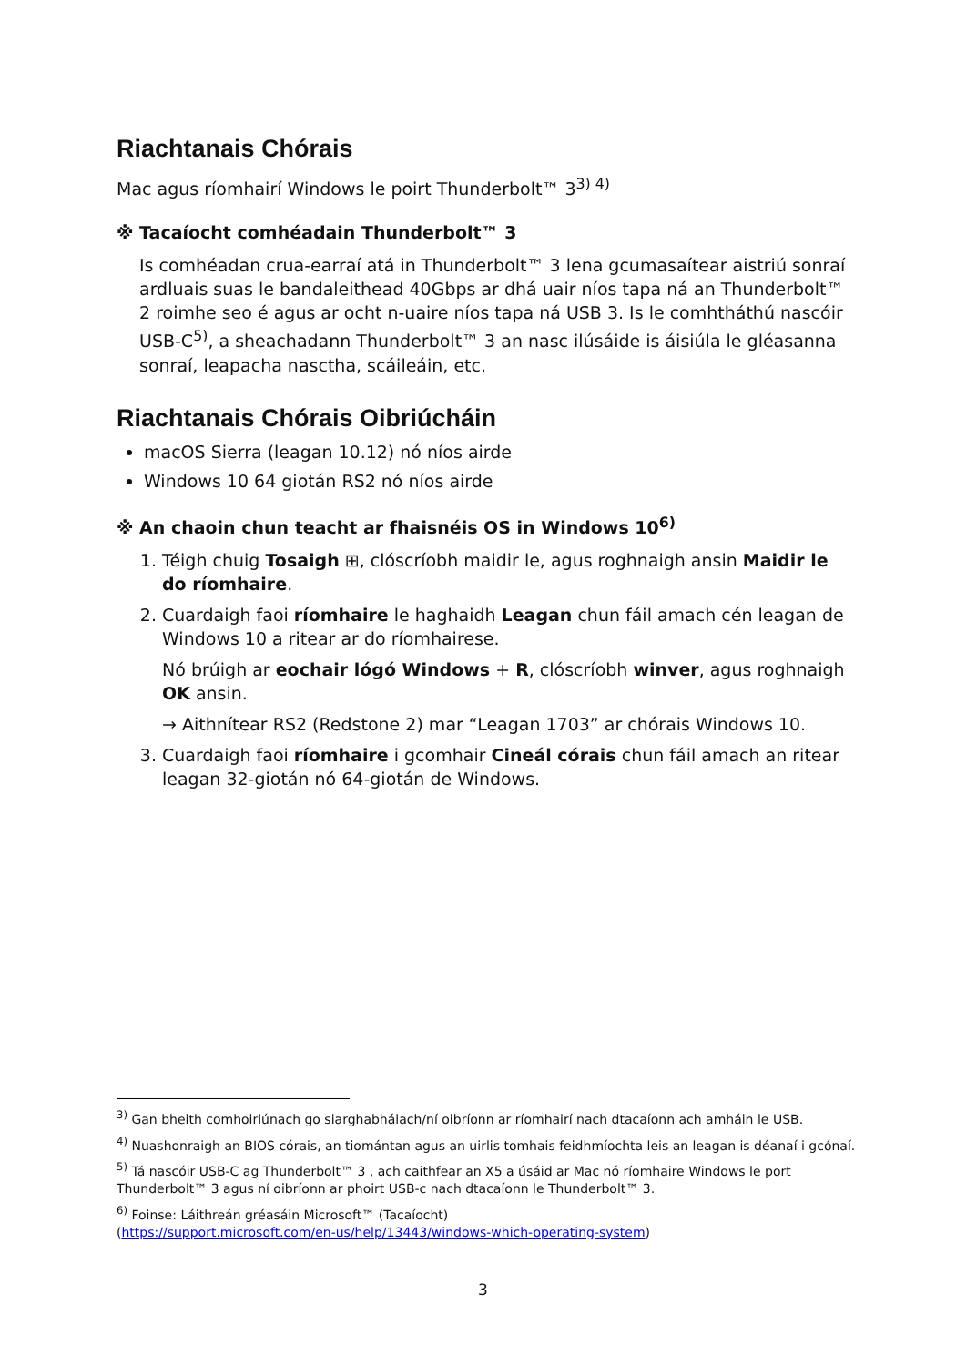Riachtanais Chórais
Mac agus ríomhairí Windows le poirt Thunderbolt™ 3<sup>3) 4)</sup>
※ Tacaíocht comhéadain Thunderbolt™ 3
Is comhéadan crua-earraí atá in Thunderbolt™ 3 lena gcumasaítear aistriú sonraí ardluais suas le bandaleithead 40Gbps ar dhá uair níos tapa ná an Thunderbolt™ 2 roimhe seo é agus ar ocht n-uaire níos tapa ná USB 3. Is le comhtháthú nascóir USB-C<sup>5)</sup>, a sheachadann Thunderbolt™ 3 an nasc ilúsáide is áisiúla le gléasanna sonraí, leapacha nasctha, scáileáin, etc.
Riachtanais Chórais Oibriúcháin
macOS Sierra (leagan 10.12) nó níos airde
Windows 10 64 giotán RS2 nó níos airde
※ An chaoin chun teacht ar fhaisnéis OS in Windows 10<sup>6)</sup>
1. Téigh chuig Tosaigh ⊞, clóscríobh maidir le, agus roghnaigh ansin Maidir le do ríomhaire.
2. Cuardaigh faoi ríomhaire le haghaidh Leagan chun fáil amach cén leagan de Windows 10 a ritear ar do ríomhairese.
Nó brúigh ar eochair lógó Windows + R, clóscríobh winver, agus roghnaigh OK ansin.
→ Aithnítear RS2 (Redstone 2) mar “Leagan 1703” ar chórais Windows 10.
3. Cuardaigh faoi ríomhaire i gcomhair Cineál córais chun fáil amach an ritear leagan 32-giotán nó 64-giotán de Windows.
<sup>3)</sup> Gan bheith comhoiriúnach go siarghabhálach/ní oibríonn ar ríomhairí nach dtacaíonn ach amháin le USB.
<sup>4)</sup> Nuashonraigh an BIOS córais, an tiomántan agus an uirlis tomhais feidhmíochta leis an leagan is déanaí i gcónaí.
<sup>5)</sup> Tá nascóir USB-C ag Thunderbolt™ 3 , ach caithfear an X5 a úsáid ar Mac nó ríomhaire Windows le port Thunderbolt™ 3 agus ní oibríonn ar phoirt USB-c nach dtacaíonn le Thunderbolt™ 3.
<sup>6)</sup> Foinse: Láithreán gréasáin Microsoft™ (Tacaíocht)
(https://support.microsoft.com/en-us/help/13443/windows-which-operating-system)
3